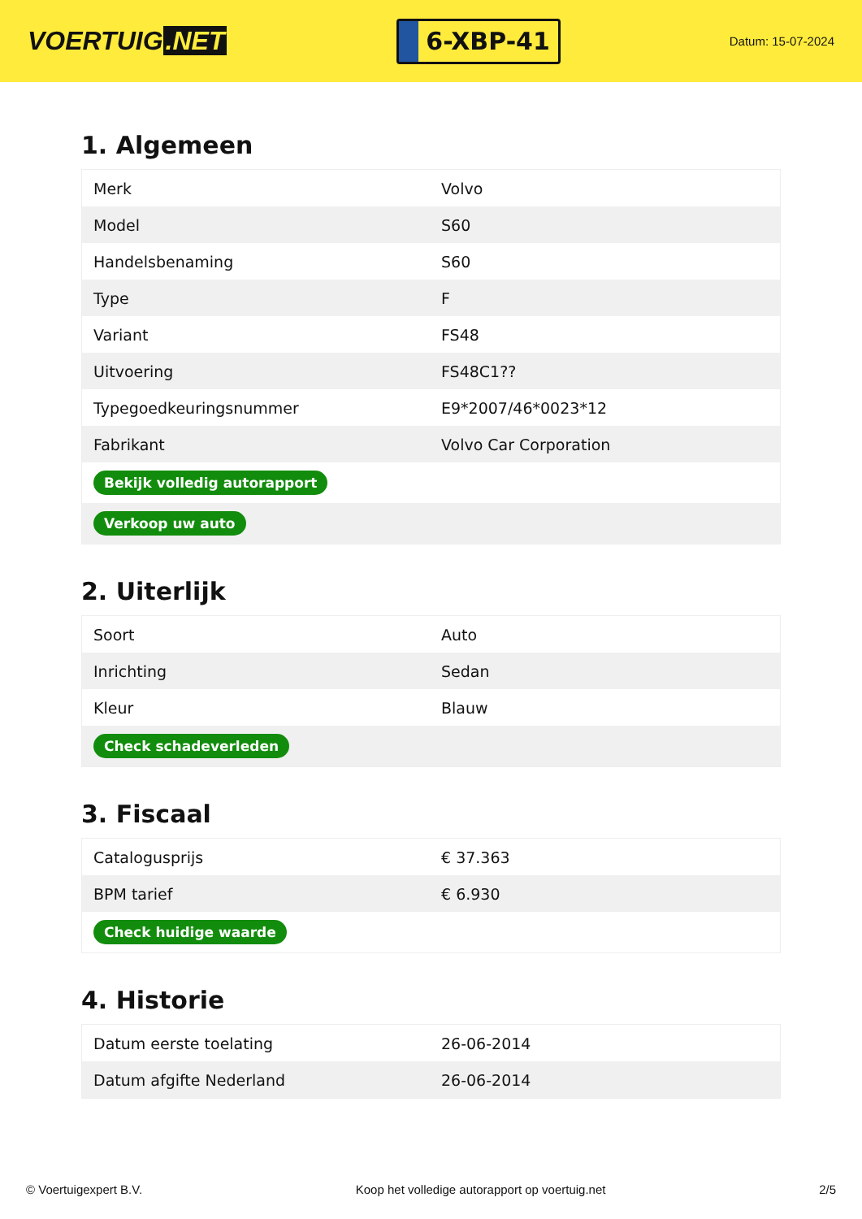VOERTUIG.NET
6-XBP-41
Datum: 15-07-2024
1. Algemeen
| Merk | Volvo |
| Model | S60 |
| Handelsbenaming | S60 |
| Type | F |
| Variant | FS48 |
| Uitvoering | FS48C1?? |
| Typegoedkeuringsnummer | E9*2007/46*0023*12 |
| Fabrikant | Volvo Car Corporation |
| Bekijk volledig autorapport | |
| Verkoop uw auto | |
2. Uiterlijk
| Soort | Auto |
| Inrichting | Sedan |
| Kleur | Blauw |
| Check schadeverleden | |
3. Fiscaal
| Catalogusprijs | € 37.363 |
| BPM tarief | € 6.930 |
| Check huidige waarde | |
4. Historie
| Datum eerste toelating | 26-06-2014 |
| Datum afgifte Nederland | 26-06-2014 |
© Voertuigexpert B.V. Koop het volledige autorapport op voertuig.net 2/5